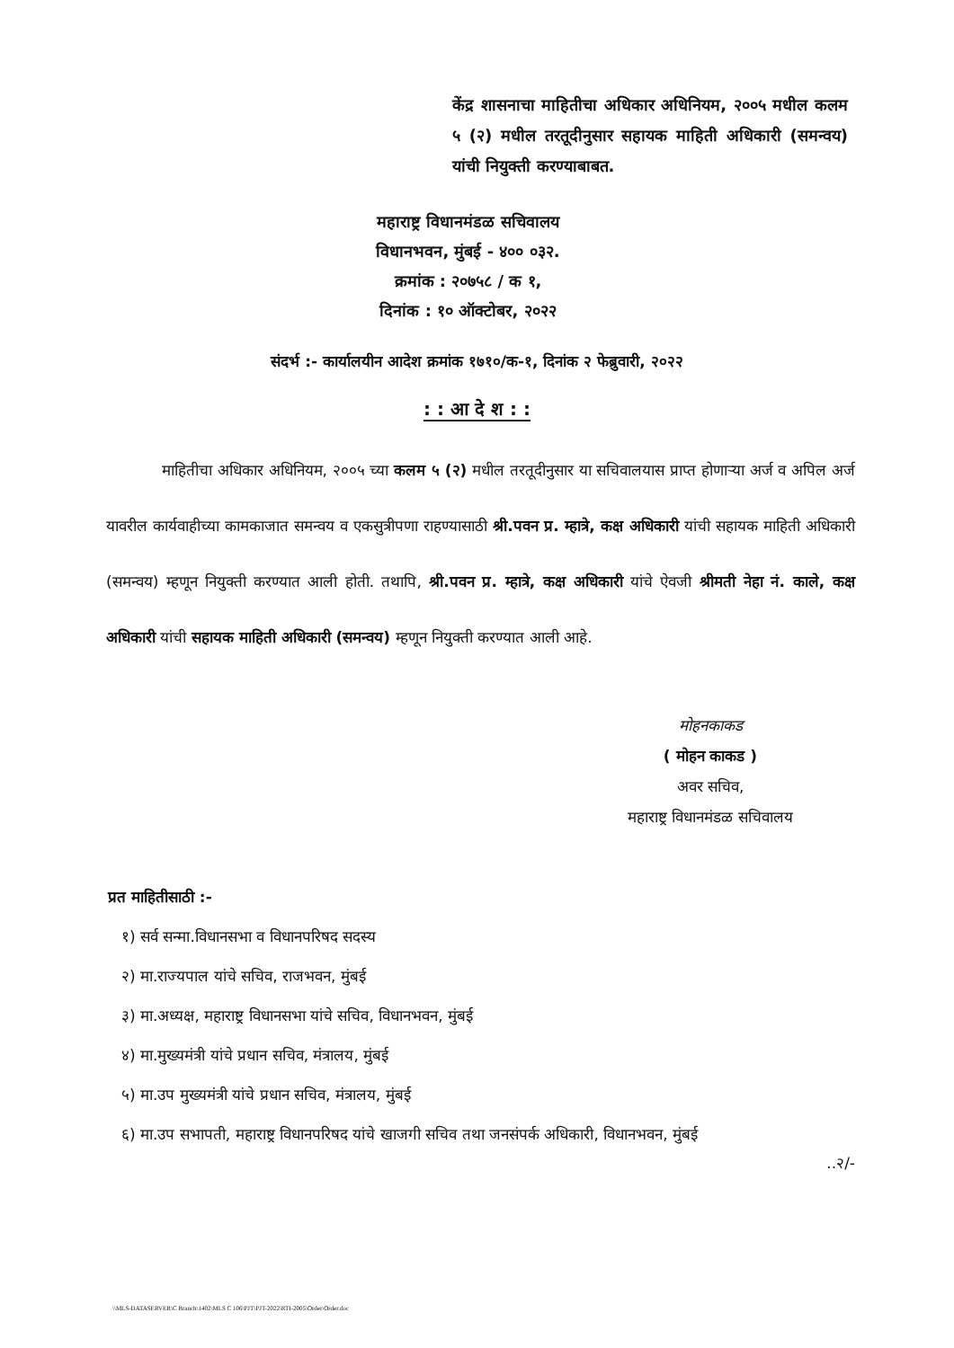केंद्र शासनाचा माहितीचा अधिकार अधिनियम, २००५ मधील कलम ५ (२) मधील तरतूदीनुसार सहायक माहिती अधिकारी (समन्वय) यांची नियुक्ती करण्याबाबत.
महाराष्ट्र विधानमंडळ सचिवालय
विधानभवन, मुंबई - ४०० ०३२.
क्रमांक : २०७५८ / क १,
दिनांक : १० ऑक्टोबर, २०२२
संदर्भ :- कार्यालयीन आदेश क्रमांक १७१०/क-१, दिनांक २ फेब्रुवारी, २०२२
: : आ दे श : :
माहितीचा अधिकार अधिनियम, २००५ च्या कलम ५ (२) मधील तरतूदीनुसार या सचिवालयास प्राप्त होणाऱ्या अर्ज व अपिल अर्ज यावरील कार्यवाहीच्या कामकाजात समन्वय व एकसुत्रीपणा राहण्यासाठी श्री.पवन प्र. म्हात्रे, कक्ष अधिकारी यांची सहायक माहिती अधिकारी (समन्वय) म्हणून नियुक्ती करण्यात आली होती. तथापि, श्री.पवन प्र. म्हात्रे, कक्ष अधिकारी यांचे ऐवजी श्रीमती नेहा नं. काले, कक्ष अधिकारी यांची सहायक माहिती अधिकारी (समन्वय) म्हणून नियुक्ती करण्यात आली आहे.
मोहनकाकड
( मोहन काकड )
अवर सचिव,
महाराष्ट्र विधानमंडळ सचिवालय
प्रत माहितीसाठी :-
१) सर्व सन्मा.विधानसभा व विधानपरिषद सदस्य
२) मा.राज्यपाल यांचे सचिव, राजभवन, मुंबई
३) मा.अध्यक्ष, महाराष्ट्र विधानसभा यांचे सचिव, विधानभवन, मुंबई
४) मा.मुख्यमंत्री यांचे प्रधान सचिव, मंत्रालय, मुंबई
५) मा.उप मुख्यमंत्री यांचे प्रधान सचिव, मंत्रालय, मुंबई
६) मा.उप सभापती, महाराष्ट्र विधानपरिषद यांचे खाजगी सचिव तथा जनसंपर्क अधिकारी, विधानभवन, मुंबई
..२/-
\\MLS-DATASERVER\C Branch\1402\MLS C 106\PJT\PJT-2022\RTI-2005\Order\Order.doc